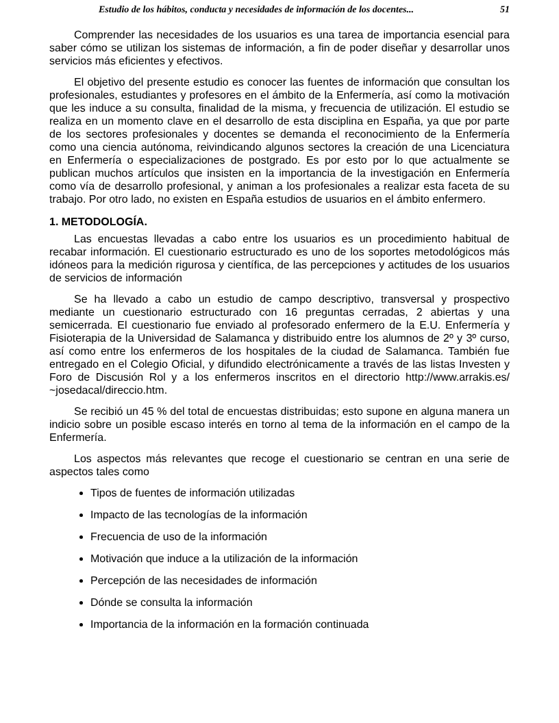Estudio de los hábitos, conducta y necesidades de información de los docentes... 51
Comprender las necesidades de los usuarios es una tarea de importancia esencial para saber cómo se utilizan los sistemas de información, a fin de poder diseñar y desarrollar unos servicios más eficientes y efectivos.
El objetivo del presente estudio es conocer las fuentes de información que consultan los profesionales, estudiantes y profesores en el ámbito de la Enfermería, así como la motivación que les induce a su consulta, finalidad de la misma, y frecuencia de utilización. El estudio se realiza en un momento clave en el desarrollo de esta disciplina en España, ya que por parte de los sectores profesionales y docentes se demanda el reconocimiento de la Enfermería como una ciencia autónoma, reivindicando algunos sectores la creación de una Licenciatura en Enfermería o especializaciones de postgrado. Es por esto por lo que actualmente se publican muchos artículos que insisten en la importancia de la investigación en Enfermería como vía de desarrollo profesional, y animan a los profesionales a realizar esta faceta de su trabajo. Por otro lado, no existen en España estudios de usuarios en el ámbito enfermero.
1. METODOLOGÍA.
Las encuestas llevadas a cabo entre los usuarios es un procedimiento habitual de recabar información. El cuestionario estructurado es uno de los soportes metodológicos más idóneos para la medición rigurosa y científica, de las percepciones y actitudes de los usuarios de servicios de información
Se ha llevado a cabo un estudio de campo descriptivo, transversal y prospectivo mediante un cuestionario estructurado con 16 preguntas cerradas, 2 abiertas y una semicerrada. El cuestionario fue enviado al profesorado enfermero de la E.U. Enfermería y Fisioterapia de la Universidad de Salamanca y distribuido entre los alumnos de 2º y 3º curso, así como entre los enfermeros de los hospitales de la ciudad de Salamanca. También fue entregado en el Colegio Oficial, y difundido electrónicamente a través de las listas Investen y Foro de Discusión Rol y a los enfermeros inscritos en el directorio http://www.arrakis.es/ ~josedacal/direccio.htm.
Se recibió un 45 % del total de encuestas distribuidas; esto supone en alguna manera un indicio sobre un posible escaso interés en torno al tema de la información en el campo de la Enfermería.
Los aspectos más relevantes que recoge el cuestionario se centran en una serie de aspectos tales como
Tipos de fuentes de información utilizadas
Impacto de las tecnologías de la información
Frecuencia de uso de la información
Motivación que induce a la utilización de la información
Percepción de las necesidades de información
Dónde se consulta la información
Importancia de la información en la formación continuada